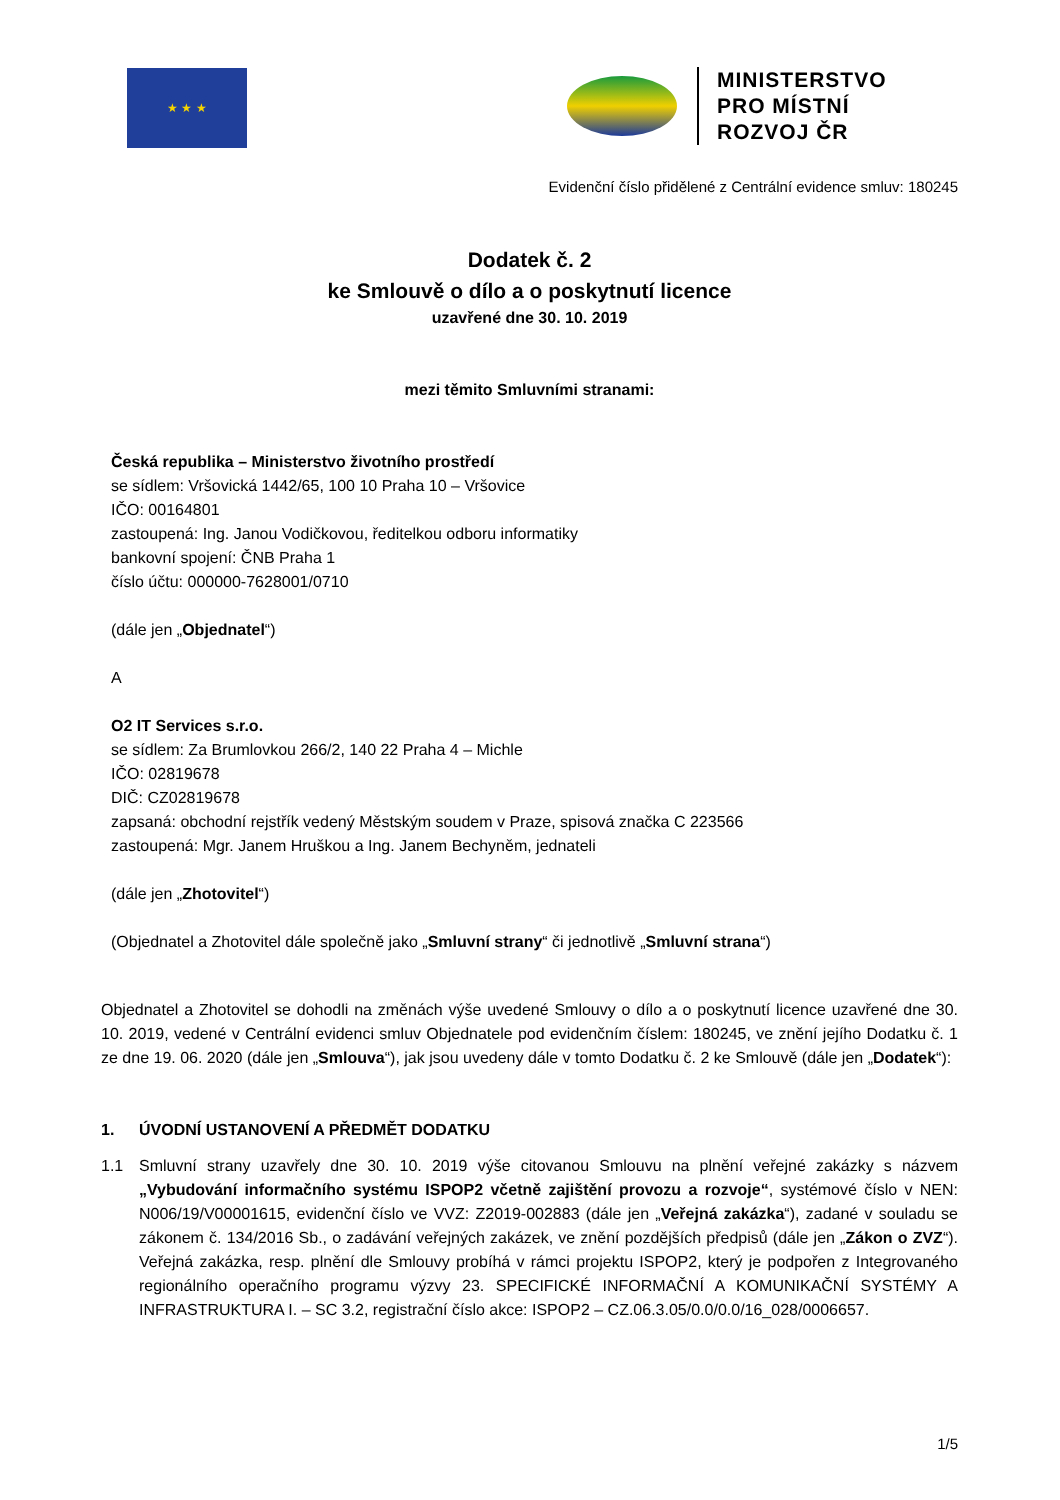★ ★ ★
MINISTERSTVO
PRO MÍSTNÍ
ROZVOJ ČR
Evidenční číslo přidělené z Centrální evidence smluv: 180245
Dodatek č. 2
ke Smlouvě o dílo a o poskytnutí licence
uzavřené dne 30. 10. 2019
mezi těmito Smluvními stranami:
Česká republika – Ministerstvo životního prostředí
se sídlem: Vršovická 1442/65, 100 10 Praha 10 – Vršovice
IČO: 00164801
zastoupená: Ing. Janou Vodičkovou, ředitelkou odboru informatiky
bankovní spojení: ČNB Praha 1
číslo účtu: 000000-7628001/0710
(dále jen „Objednatel“)
A
O2 IT Services s.r.o.
se sídlem: Za Brumlovkou 266/2, 140 22 Praha 4 – Michle
IČO: 02819678
DIČ: CZ02819678
zapsaná: obchodní rejstřík vedený Městským soudem v Praze, spisová značka C 223566
zastoupená: Mgr. Janem Hruškou a Ing. Janem Bechyněm, jednateli
(dále jen „Zhotovitel“)
(Objednatel a Zhotovitel dále společně jako „Smluvní strany“ či jednotlivě „Smluvní strana“)
Objednatel a Zhotovitel se dohodli na změnách výše uvedené Smlouvy o dílo a o poskytnutí licence uzavřené dne 30. 10. 2019, vedené v Centrální evidenci smluv Objednatele pod evidenčním číslem: 180245, ve znění jejího Dodatku č. 1 ze dne 19. 06. 2020 (dále jen „Smlouva“), jak jsou uvedeny dále v tomto Dodatku č. 2 ke Smlouvě (dále jen „Dodatek“):
1. ÚVODNÍ USTANOVENÍ A PŘEDMĚT DODATKU
1.1 Smluvní strany uzavřely dne 30. 10. 2019 výše citovanou Smlouvu na plnění veřejné zakázky s názvem „Vybudování informačního systému ISPOP2 včetně zajištění provozu a rozvoje“, systémové číslo v NEN: N006/19/V00001615, evidenční číslo ve VVZ: Z2019-002883 (dále jen „Veřejná zakázka“), zadané v souladu se zákonem č. 134/2016 Sb., o zadávání veřejných zakázek, ve znění pozdějších předpisů (dále jen „Zákon o ZVZ“). Veřejná zakázka, resp. plnění dle Smlouvy probíhá v rámci projektu ISPOP2, který je podpořen z Integrovaného regionálního operačního programu výzvy 23. SPECIFICKÉ INFORMAČNÍ A KOMUNIKAČNÍ SYSTÉMY A INFRASTRUKTURA I. – SC 3.2, registrační číslo akce: ISPOP2 – CZ.06.3.05/0.0/0.0/16_028/0006657.
1/5